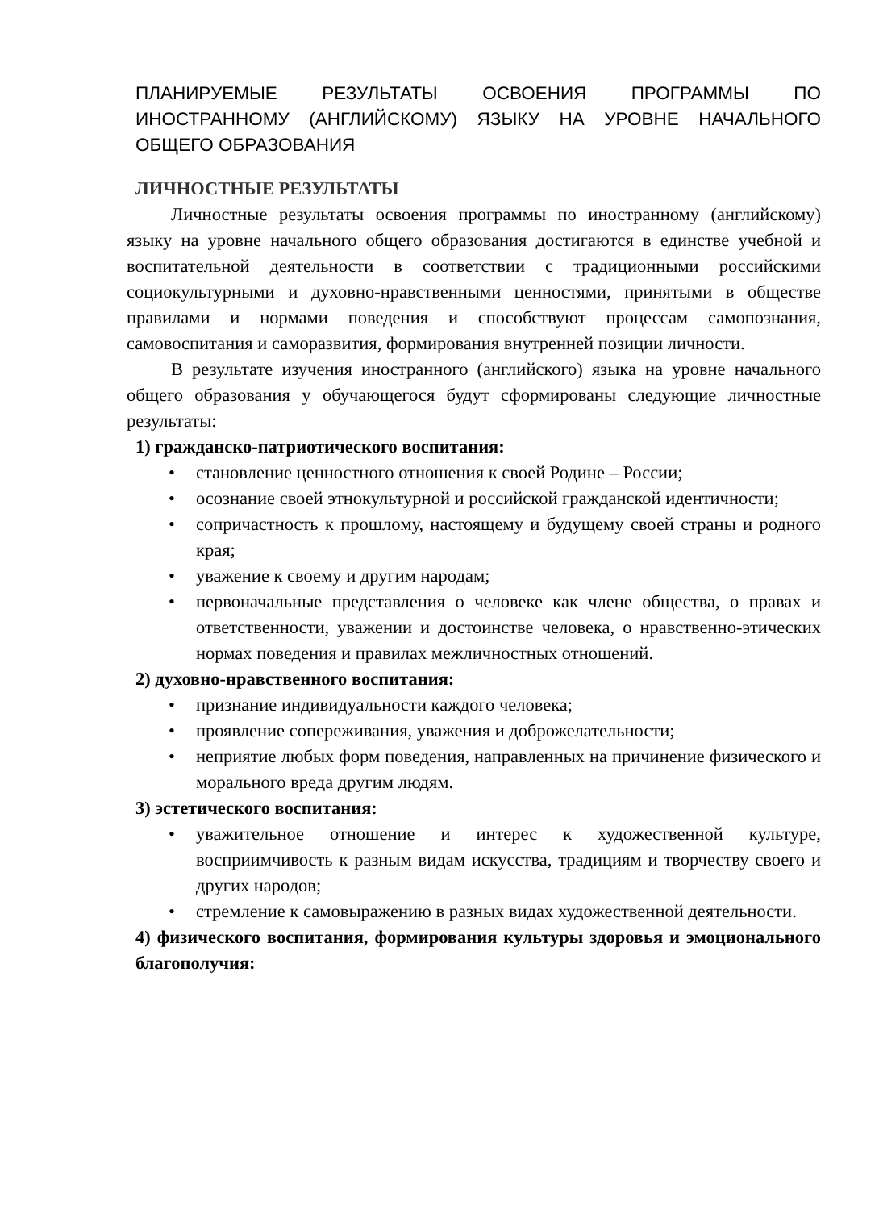ПЛАНИРУЕМЫЕ РЕЗУЛЬТАТЫ ОСВОЕНИЯ ПРОГРАММЫ ПО ИНОСТРАННОМУ (АНГЛИЙСКОМУ) ЯЗЫКУ НА УРОВНЕ НАЧАЛЬНОГО ОБЩЕГО ОБРАЗОВАНИЯ
ЛИЧНОСТНЫЕ РЕЗУЛЬТАТЫ
Личностные результаты освоения программы по иностранному (английскому) языку на уровне начального общего образования достигаются в единстве учебной и воспитательной деятельности в соответствии с традиционными российскими социокультурными и духовно-нравственными ценностями, принятыми в обществе правилами и нормами поведения и способствуют процессам самопознания, самовоспитания и саморазвития, формирования внутренней позиции личности.
В результате изучения иностранного (английского) языка на уровне начального общего образования у обучающегося будут сформированы следующие личностные результаты:
1) гражданско-патриотического воспитания:
• становление ценностного отношения к своей Родине – России;
• осознание своей этнокультурной и российской гражданской идентичности;
• сопричастность к прошлому, настоящему и будущему своей страны и родного края;
• уважение к своему и другим народам;
• первоначальные представления о человеке как члене общества, о правах и ответственности, уважении и достоинстве человека, о нравственно-этических нормах поведения и правилах межличностных отношений.
2) духовно-нравственного воспитания:
• признание индивидуальности каждого человека;
• проявление сопереживания, уважения и доброжелательности;
• неприятие любых форм поведения, направленных на причинение физического и морального вреда другим людям.
3) эстетического воспитания:
• уважительное отношение и интерес к художественной культуре, восприимчивость к разным видам искусства, традициям и творчеству своего и других народов;
• стремление к самовыражению в разных видах художественной деятельности.
4) физического воспитания, формирования культуры здоровья и эмоционального благополучия: